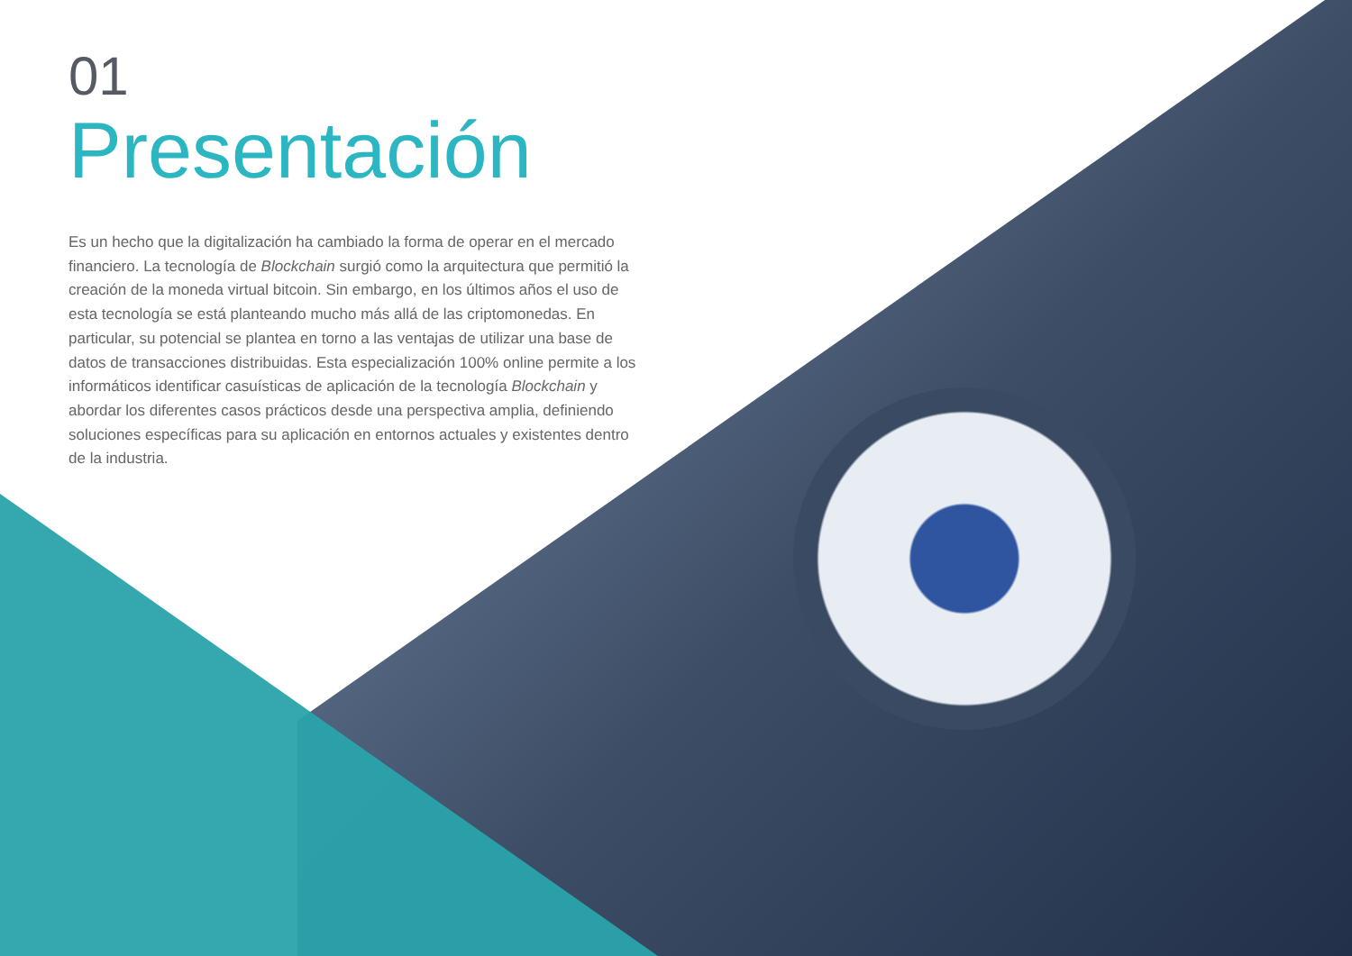01
Presentación
Es un hecho que la digitalización ha cambiado la forma de operar en el mercado financiero. La tecnología de Blockchain surgió como la arquitectura que permitió la creación de la moneda virtual bitcoin. Sin embargo, en los últimos años el uso de esta tecnología se está planteando mucho más allá de las criptomonedas. En particular, su potencial se plantea en torno a las ventajas de utilizar una base de datos de transacciones distribuidas. Esta especialización 100% online permite a los informáticos identificar casuísticas de aplicación de la tecnología Blockchain y abordar los diferentes casos prácticos desde una perspectiva amplia, definiendo soluciones específicas para su aplicación en entornos actuales y existentes dentro de la industria.